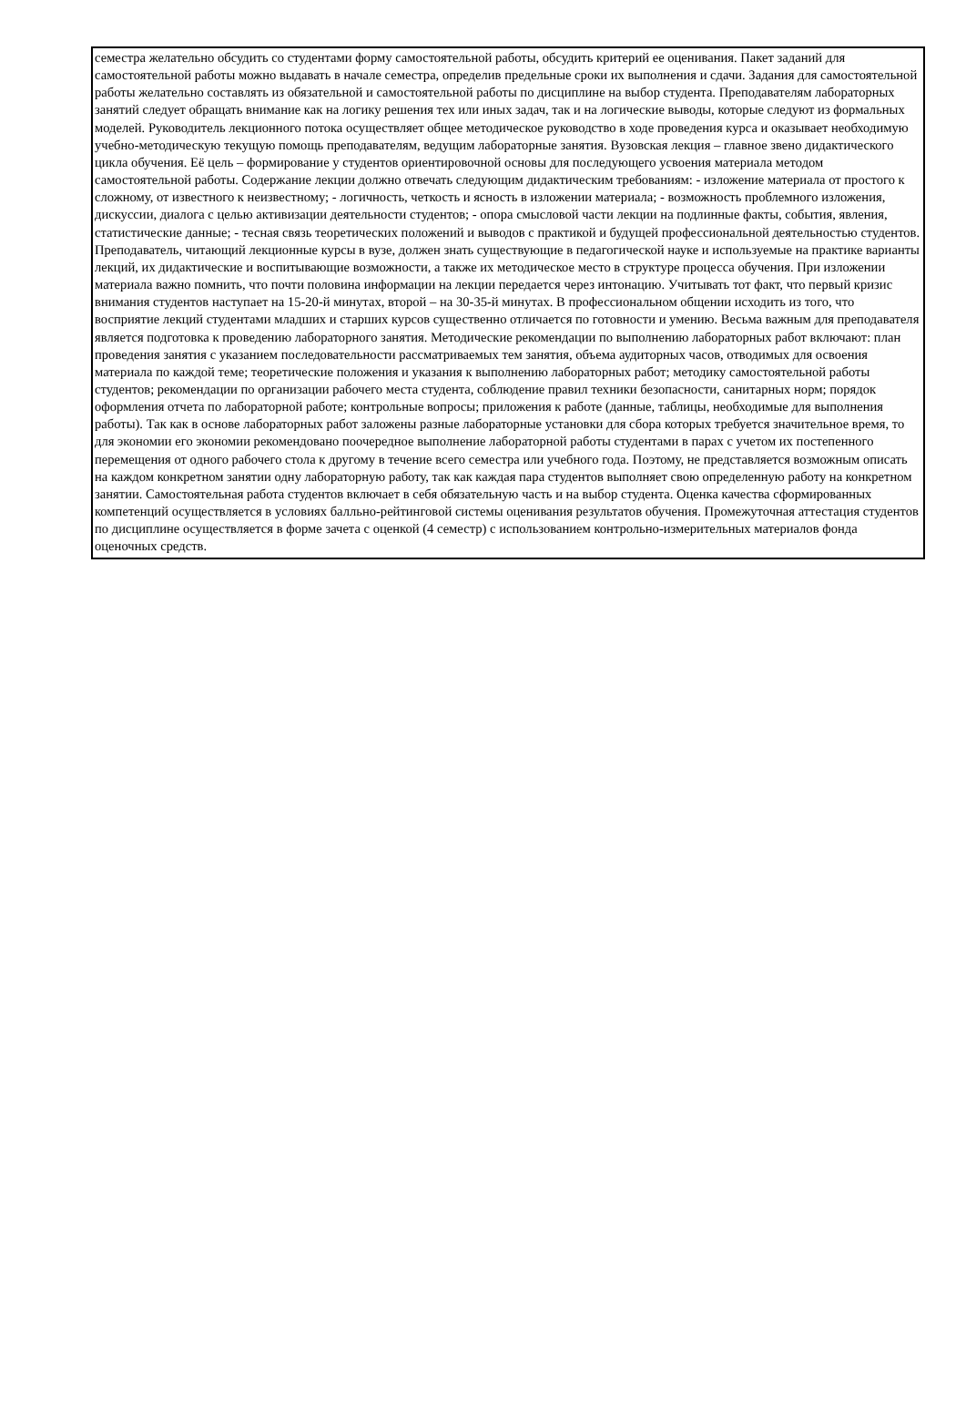семестра желательно обсудить со студентами форму самостоятельной работы, обсудить критерий ее оценивания. Пакет заданий для самостоятельной работы можно выдавать в начале семестра, определив предельные сроки их выполнения и сдачи. Задания для самостоятельной работы желательно составлять из обязательной и самостоятельной работы по дисциплине на выбор студента. Преподавателям лабораторных занятий следует обращать внимание как на логику решения тех или иных задач, так и на логические выводы, которые следуют из формальных моделей. Руководитель лекционного потока осуществляет общее методическое руководство в ходе проведения курса и оказывает необходимую учебно-методическую текущую помощь преподавателям, ведущим лабораторные занятия. Вузовская лекция – главное звено дидактического цикла обучения. Её цель – формирование у студентов ориентировочной основы для последующего усвоения материала методом самостоятельной работы. Содержание лекции должно отвечать следующим дидактическим требованиям: - изложение материала от простого к сложному, от известного к неизвестному; - логичность, четкость и ясность в изложении материала; - возможность проблемного изложения, дискуссии, диалога с целью активизации деятельности студентов; - опора смысловой части лекции на подлинные факты, события, явления, статистические данные; - тесная связь теоретических положений и выводов с практикой и будущей профессиональной деятельностью студентов. Преподаватель, читающий лекционные курсы в вузе, должен знать существующие в педагогической науке и используемые на практике варианты лекций, их дидактические и воспитывающие возможности, а также их методическое место в структуре процесса обучения. При изложении материала важно помнить, что почти половина информации на лекции передается через интонацию. Учитывать тот факт, что первый кризис внимания студентов наступает на 15-20-й минутах, второй – на 30-35-й минутах. В профессиональном общении исходить из того, что восприятие лекций студентами младших и старших курсов существенно отличается по готовности и умению. Весьма важным для преподавателя является подготовка к проведению лабораторного занятия. Методические рекомендации по выполнению лабораторных работ включают: план проведения занятия с указанием последовательности рассматриваемых тем занятия, объема аудиторных часов, отводимых для освоения материала по каждой теме; теоретические положения и указания к выполнению лабораторных работ; методику самостоятельной работы студентов; рекомендации по организации рабочего места студента, соблюдение правил техники безопасности, санитарных норм; порядок оформления отчета по лабораторной работе; контрольные вопросы; приложения к работе (данные, таблицы, необходимые для выполнения работы). Так как в основе лабораторных работ заложены разные лабораторные установки для сбора которых требуется значительное время, то для экономии его экономии рекомендовано поочередное выполнение лабораторной работы студентами в парах с учетом их постепенного перемещения от одного рабочего стола к другому в течение всего семестра или учебного года. Поэтому, не представляется возможным описать на каждом конкретном занятии одну лабораторную работу, так как каждая пара студентов выполняет свою определенную работу на конкретном занятии. Самостоятельная работа студентов включает в себя обязательную часть и на выбор студента. Оценка качества сформированных компетенций осуществляется в условиях балльно-рейтинговой системы оценивания результатов обучения. Промежуточная аттестация студентов по дисциплине осуществляется в форме зачета с оценкой (4 семестр) с использованием контрольно-измерительных материалов фонда оценочных средств.